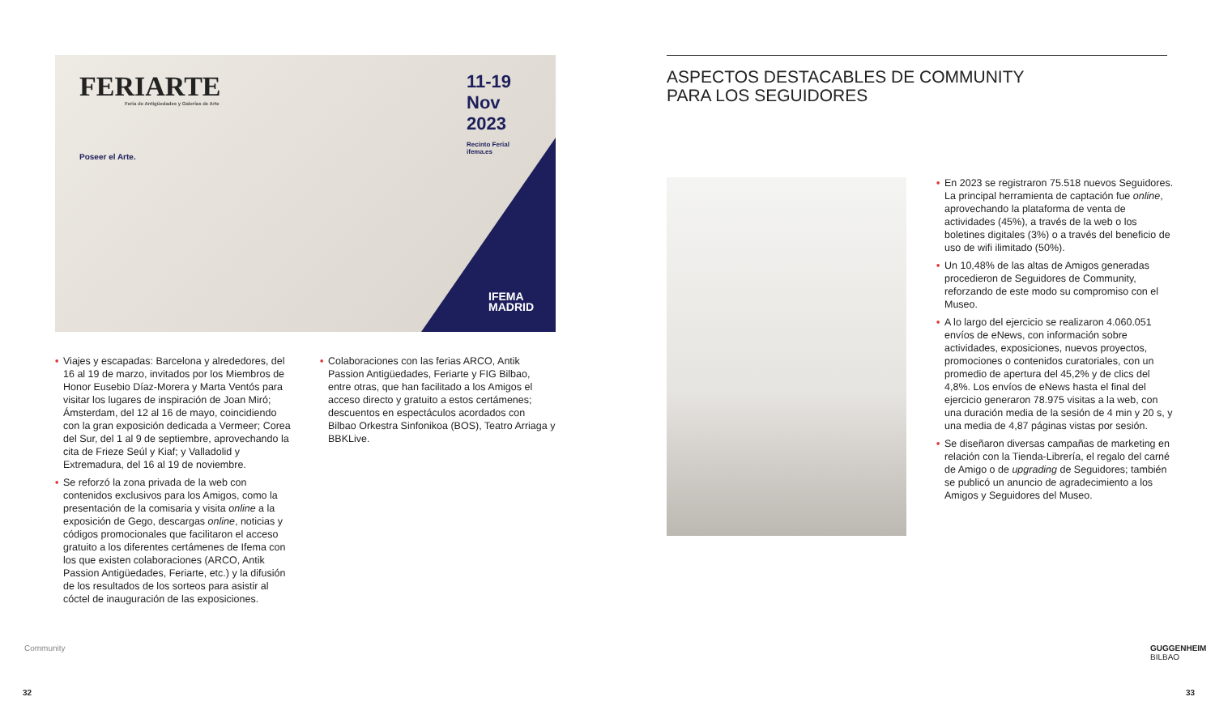FERIARTE
Feria de Antigüedades y Galerías de Arte
Poseer el Arte.
11-19
Nov
2023
Recinto Ferial
ifema.es
IFEMA
MADRID
• Viajes y escapadas: Barcelona y alrededores, del 16 al 19 de marzo, invitados por los Miembros de Honor Eusebio Díaz-Morera y Marta Ventós para visitar los lugares de inspiración de Joan Miró; Ámsterdam, del 12 al 16 de mayo, coincidiendo con la gran exposición dedicada a Vermeer; Corea del Sur, del 1 al 9 de septiembre, aprovechando la cita de Frieze Seúl y Kiaf; y Valladolid y Extremadura, del 16 al 19 de noviembre.
• Se reforzó la zona privada de la web con contenidos exclusivos para los Amigos, como la presentación de la comisaria y visita online a la exposición de Gego, descargas online, noticias y códigos promocionales que facilitaron el acceso gratuito a los diferentes certámenes de Ifema con los que existen colaboraciones (ARCO, Antik Passion Antigüedades, Feriarte, etc.) y la difusión de los resultados de los sorteos para asistir al cóctel de inauguración de las exposiciones.
• Colaboraciones con las ferias ARCO, Antik Passion Antigüedades, Feriarte y FIG Bilbao, entre otras, que han facilitado a los Amigos el acceso directo y gratuito a estos certámenes; descuentos en espectáculos acordados con Bilbao Orkestra Sinfonikoa (BOS), Teatro Arriaga y BBKLive.
ASPECTOS DESTACABLES DE COMMUNITY
PARA LOS SEGUIDORES
• En 2023 se registraron 75.518 nuevos Seguidores. La principal herramienta de captación fue online, aprovechando la plataforma de venta de actividades (45%), a través de la web o los boletines digitales (3%) o a través del beneficio de uso de wifi ilimitado (50%).
• Un 10,48% de las altas de Amigos generadas procedieron de Seguidores de Community, reforzando de este modo su compromiso con el Museo.
• A lo largo del ejercicio se realizaron 4.060.051 envíos de eNews, con información sobre actividades, exposiciones, nuevos proyectos, promociones o contenidos curatoriales, con un promedio de apertura del 45,2% y de clics del 4,8%. Los envíos de eNews hasta el final del ejercicio generaron 78.975 visitas a la web, con una duración media de la sesión de 4 min y 20 s, y una media de 4,87 páginas vistas por sesión.
• Se diseñaron diversas campañas de marketing en relación con la Tienda-Librería, el regalo del carné de Amigo o de upgrading de Seguidores; también se publicó un anuncio de agradecimiento a los Amigos y Seguidores del Museo.
Community
32
GUGGENHEIM BILBAO
33